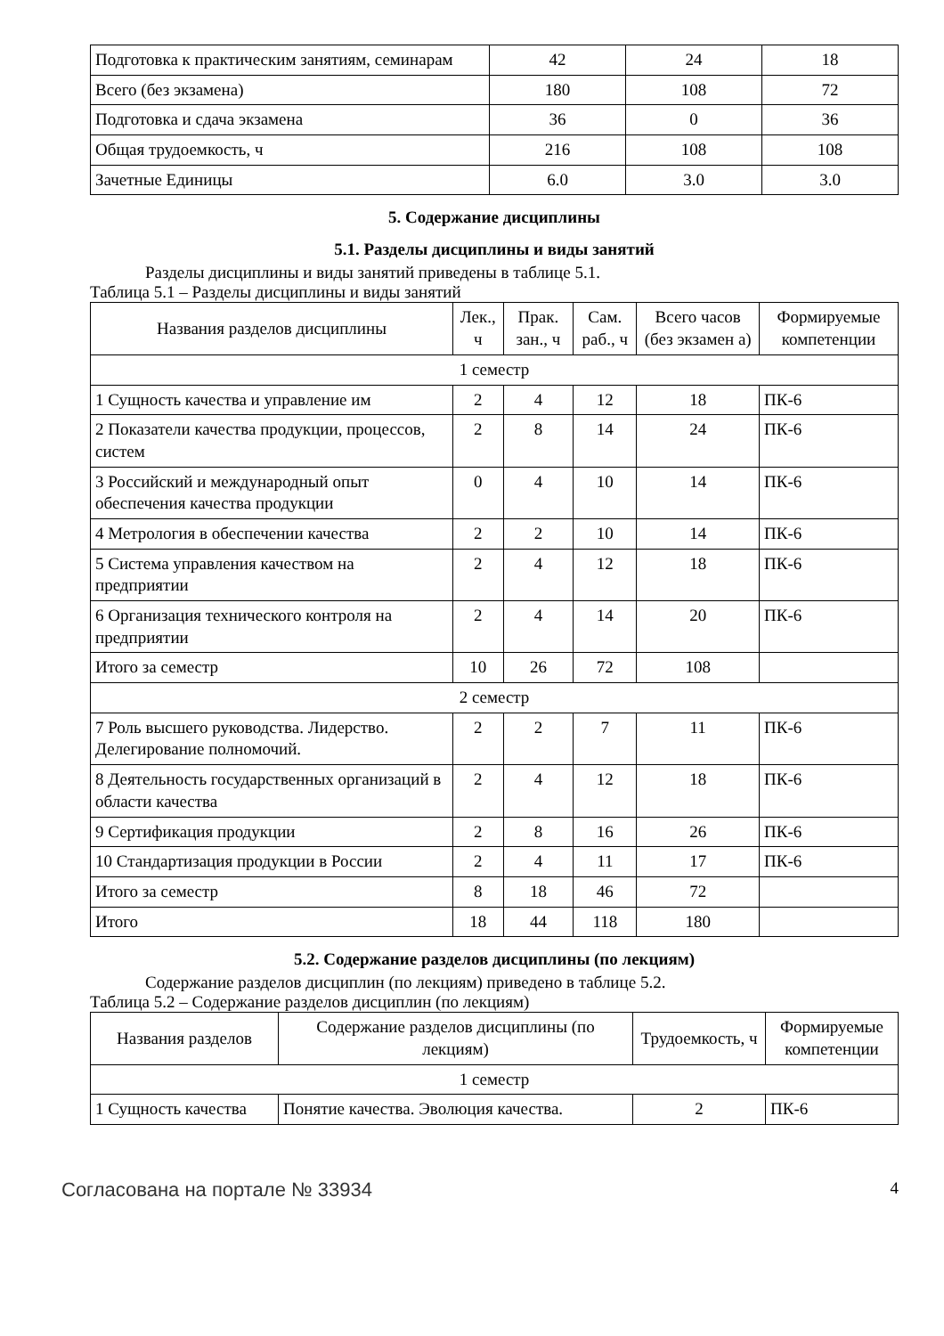| Подготовка к практическим занятиям, семинарам | 42 | 24 | 18 |
| Всего (без экзамена) | 180 | 108 | 72 |
| Подготовка и сдача экзамена | 36 | 0 | 36 |
| Общая трудоемкость, ч | 216 | 108 | 108 |
| Зачетные Единицы | 6.0 | 3.0 | 3.0 |
5. Содержание дисциплины
5.1. Разделы дисциплины и виды занятий
Разделы дисциплины и виды занятий приведены в таблице 5.1.
Таблица 5.1 – Разделы дисциплины и виды занятий
| Названия разделов дисциплины | Лек., ч | Прак. зан., ч | Сам. раб., ч | Всего часов (без экзамен а) | Формируемые компетенции |
| --- | --- | --- | --- | --- | --- |
| 1 семестр | | | | | |
| 1 Сущность качества и управление им | 2 | 4 | 12 | 18 | ПК-6 |
| 2 Показатели качества продукции, процессов, систем | 2 | 8 | 14 | 24 | ПК-6 |
| 3 Российский и международный опыт обеспечения качества продукции | 0 | 4 | 10 | 14 | ПК-6 |
| 4 Метрология в обеспечении качества | 2 | 2 | 10 | 14 | ПК-6 |
| 5 Система управления качеством на предприятии | 2 | 4 | 12 | 18 | ПК-6 |
| 6 Организация технического контроля на предприятии | 2 | 4 | 14 | 20 | ПК-6 |
| Итого за семестр | 10 | 26 | 72 | 108 | |
| 2 семестр | | | | | |
| 7 Роль высшего руководства. Лидерство. Делегирование полномочий. | 2 | 2 | 7 | 11 | ПК-6 |
| 8 Деятельность государственных организаций в области качества | 2 | 4 | 12 | 18 | ПК-6 |
| 9 Сертификация продукции | 2 | 8 | 16 | 26 | ПК-6 |
| 10 Стандартизация продукции в России | 2 | 4 | 11 | 17 | ПК-6 |
| Итого за семестр | 8 | 18 | 46 | 72 | |
| Итого | 18 | 44 | 118 | 180 | |
5.2. Содержание разделов дисциплины (по лекциям)
Содержание разделов дисциплин (по лекциям) приведено в таблице 5.2.
Таблица 5.2 – Содержание разделов дисциплин (по лекциям)
| Названия разделов | Содержание разделов дисциплины (по лекциям) | Трудоемкость, ч | Формируемые компетенции |
| --- | --- | --- | --- |
| 1 семестр | | | |
| 1 Сущность качества | Понятие качества. Эволюция качества. | 2 | ПК-6 |
Согласована на портале № 33934 4